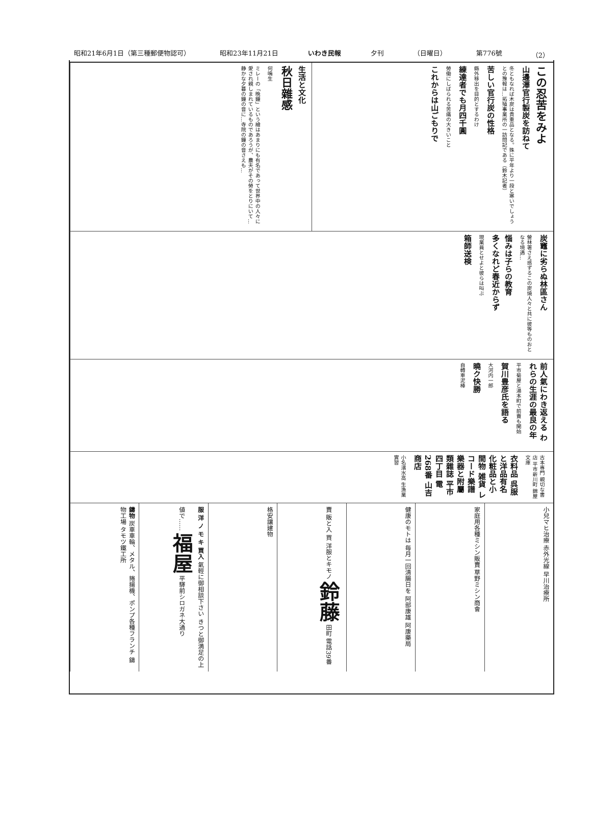昭和21年6月1日（第三種郵便物認可） 昭和23年11月21日 いわき民報 夕刊 （日曜日） 第776號 （2）
生活と文化
秋日雜感
何鳴生
ミレーの「晩鐘」という繪はあまりにも有名であって世界中の人々に愛され親しまれているものであろうが、農夫がその勞をとりにいて…静かな夕暮の鐘の音に…寺院の鐘の音さえも…
この忍苦をみよ
山邊澤官行製炭を訪ねて
冬ともなれば木炭は貴重品となる。殊に平年より一段と寒いでしょうとの豫報は…拓殖事業所の一訪問記である（鈴木記者）
苦しい官行炭の性格
縣外移出を目的とするわけ
練達者でも月四千圓
勞働にしばられる苦痛の大きいこと
これからは山ごもりで
炭竈に劣らぬ林區さん
營林署さえ感ずるこの炭燒人々と共に彼等ものおとなる境遇…
惱みは子らの教育
多くなれど春近からず
現業員とせよと彼らは叫ぶ
箱師送検
前人氣にわき返える われらの生涯の最良の年
平市菊屋と湯本町で前賣も開始
賀川豊彦氏を語る
大河内一郎
曉ク快勝
自轉車泥棒
古本専門 親切な書店 平市新川町 錦屋文庫
衣料品 呉服と洋品有名化粧品と小間物 雑貨 レコード樂譜樂器と附屬類雜誌 平市四丁目 電268番 山吉商店
小名濱水高 生漁業實習
鑄物 炭車車輪、メタル、捲揚機、ポンプ各種フランチ 鑄物工場 タモツ鐵工所
服 洋 ノ モ キ 買入 氣輕に御相談下さい きつと御満足の上値で…… 福屋 平驛前シロガネ大通り
格安讓建物
賣 販と入 買 洋服とキモノ 鈴藤 田町 電話39番
健康のモトは 毎月一回清腸日を 阿部康雄 阿康藥局
家庭用各種ミシン販賣 草野ミシン商會
小兒マヒ治療 赤外光線 早川治療所